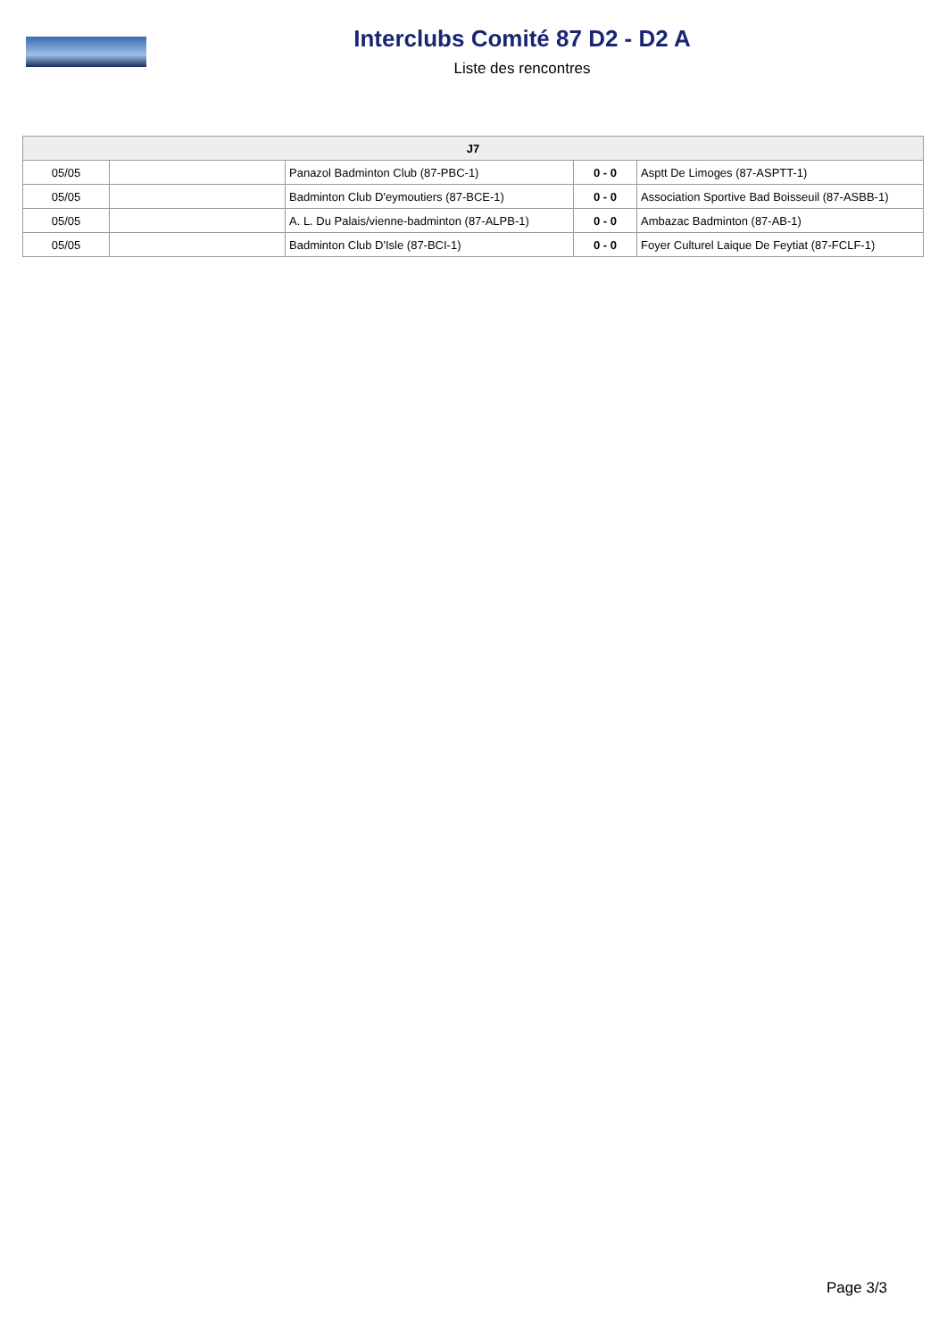Interclubs Comité 87 D2 - D2 A
Liste des rencontres
| J7 | | | | |
| --- | --- | --- | --- | --- |
| 05/05 | | Panazol Badminton Club (87-PBC-1) | 0 - 0 | Asptt De Limoges (87-ASPTT-1) |
| 05/05 | | Badminton Club D'eymoutiers (87-BCE-1) | 0 - 0 | Association Sportive Bad Boisseuil (87-ASBB-1) |
| 05/05 | | A. L. Du Palais/vienne-badminton (87-ALPB-1) | 0 - 0 | Ambazac Badminton (87-AB-1) |
| 05/05 | | Badminton Club D'Isle (87-BCI-1) | 0 - 0 | Foyer Culturel Laique De Feytiat (87-FCLF-1) |
Page 3/3